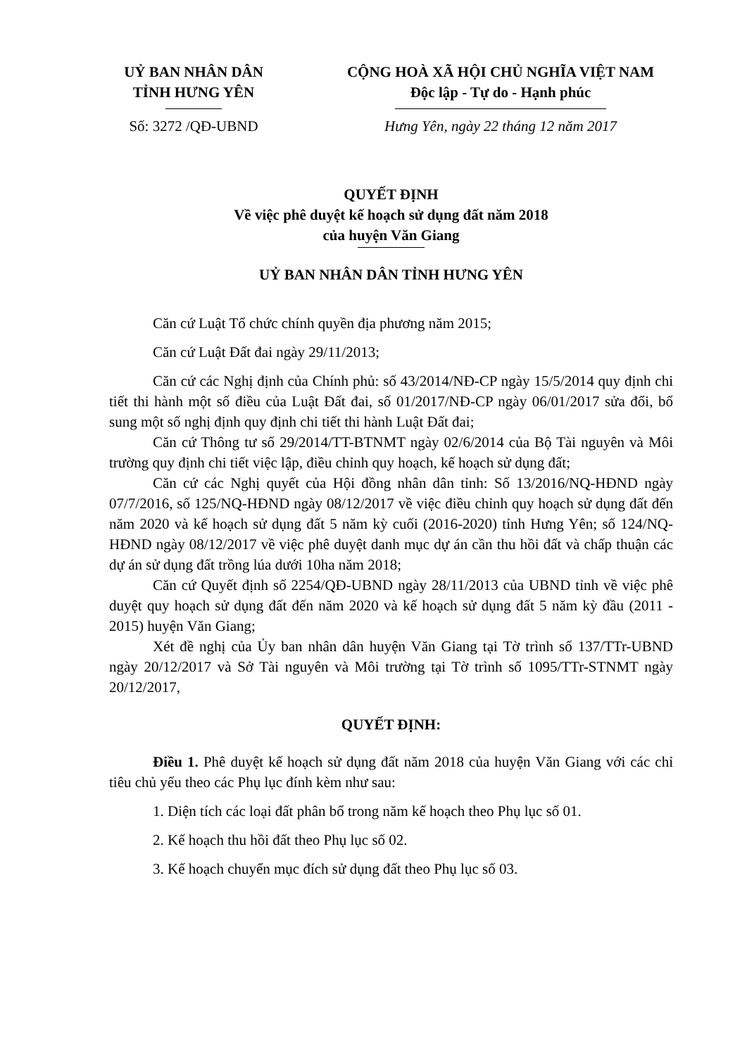UỶ BAN NHÂN DÂN
TỈNH HƯNG YÊN
Số: 3272 /QĐ-UBND
CỘNG HOÀ XÃ HỘI CHỦ NGHĨA VIỆT NAM
Độc lập - Tự do - Hạnh phúc
Hưng Yên, ngày 22 tháng 12 năm 2017
QUYẾT ĐỊNH
Về việc phê duyệt kế hoạch sử dụng đất năm 2018
của huyện Văn Giang
UỶ BAN NHÂN DÂN TỈNH HƯNG YÊN
Căn cứ Luật Tổ chức chính quyền địa phương năm 2015;
Căn cứ Luật Đất đai ngày 29/11/2013;
Căn cứ các Nghị định của Chính phủ: số 43/2014/NĐ-CP ngày 15/5/2014 quy định chi tiết thi hành một số điều của Luật Đất đai, số 01/2017/NĐ-CP ngày 06/01/2017 sửa đổi, bổ sung một số nghị định quy định chi tiết thi hành Luật Đất đai;
Căn cứ Thông tư số 29/2014/TT-BTNMT ngày 02/6/2014 của Bộ Tài nguyên và Môi trường quy định chi tiết việc lập, điều chỉnh quy hoạch, kế hoạch sử dụng đất;
Căn cứ các Nghị quyết của Hội đồng nhân dân tỉnh: Số 13/2016/NQ-HĐND ngày 07/7/2016, số 125/NQ-HĐND ngày 08/12/2017 về việc điều chỉnh quy hoạch sử dụng đất đến năm 2020 và kế hoạch sử dụng đất 5 năm kỳ cuối (2016-2020) tỉnh Hưng Yên; số 124/NQ-HĐND ngày 08/12/2017 về việc phê duyệt danh mục dự án cần thu hồi đất và chấp thuận các dự án sử dụng đất trồng lúa dưới 10ha năm 2018;
Căn cứ Quyết định số 2254/QĐ-UBND ngày 28/11/2013 của UBND tỉnh về việc phê duyệt quy hoạch sử dụng đất đến năm 2020 và kế hoạch sử dụng đất 5 năm kỳ đầu (2011 - 2015) huyện Văn Giang;
Xét đề nghị của Ủy ban nhân dân huyện Văn Giang tại Tờ trình số 137/TTr-UBND ngày 20/12/2017 và Sở Tài nguyên và Môi trường tại Tờ trình số 1095/TTr-STNMT ngày 20/12/2017,
QUYẾT ĐỊNH:
Điều 1. Phê duyệt kế hoạch sử dụng đất năm 2018 của huyện Văn Giang với các chỉ tiêu chủ yếu theo các Phụ lục đính kèm như sau:
1. Diện tích các loại đất phân bổ trong năm kế hoạch theo Phụ lục số 01.
2. Kế hoạch thu hồi đất theo Phụ lục số 02.
3. Kế hoạch chuyển mục đích sử dụng đất theo Phụ lục số 03.